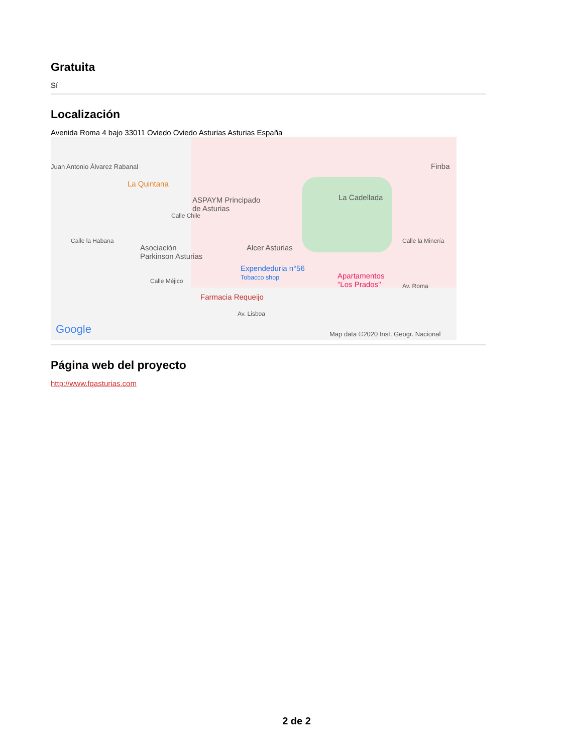Gratuita
Sí
Localización
Avenida Roma 4 bajo 33011 Oviedo Oviedo Asturias Asturias España
Juan Antonio Álvarez Rabanal
La Quintana
ASPAYM Principado
de Asturias
La Cadellada
Finba
Asociación
Parkinson Asturias
Alcer Asturias
Expendeduria n°56
Tobacco shop Apartamentos
"Los Prados" Av. Roma
Calle Méjico
Farmacia Requeijo
Av. Lisboa
Calle la Habana
Calle Chile
Calle la Minería
Google Map data ©2020 Inst. Geogr. Nacional
Página web del proyecto
http://www.fqasturias.com
2 de 2